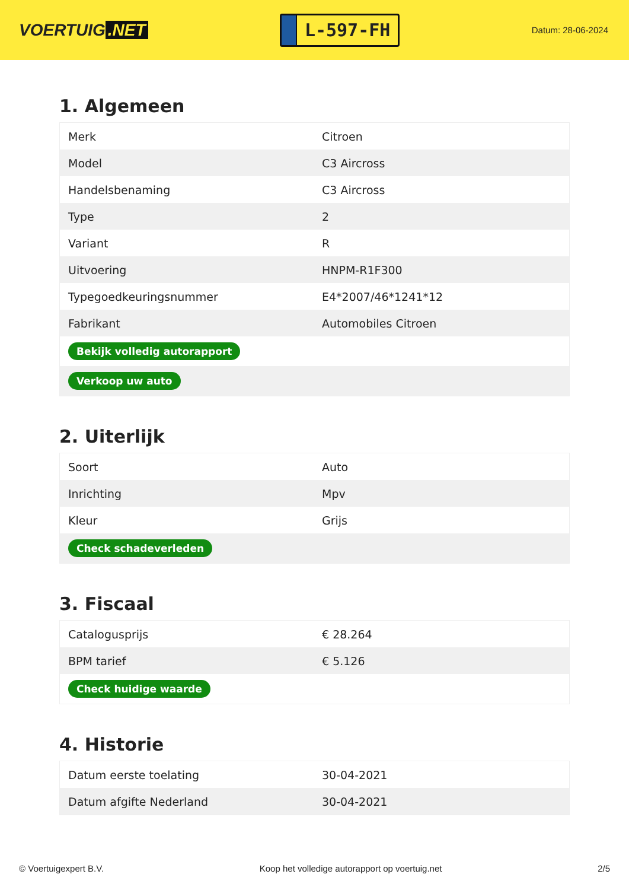VOERTUIG.NET
L-597-FH
Datum: 28-06-2024
1. Algemeen
| Merk | Citroen |
| Model | C3 Aircross |
| Handelsbenaming | C3 Aircross |
| Type | 2 |
| Variant | R |
| Uitvoering | HNPM-R1F300 |
| Typegoedkeuringsnummer | E4*2007/46*1241*12 |
| Fabrikant | Automobiles Citroen |
| Bekijk volledig autorapport | |
| Verkoop uw auto | |
2. Uiterlijk
| Soort | Auto |
| Inrichting | Mpv |
| Kleur | Grijs |
| Check schadeverleden | |
3. Fiscaal
| Catalogusprijs | € 28.264 |
| BPM tarief | € 5.126 |
| Check huidige waarde | |
4. Historie
| Datum eerste toelating | 30-04-2021 |
| Datum afgifte Nederland | 30-04-2021 |
© Voertuigexpert B.V. Koop het volledige autorapport op voertuig.net 2/5